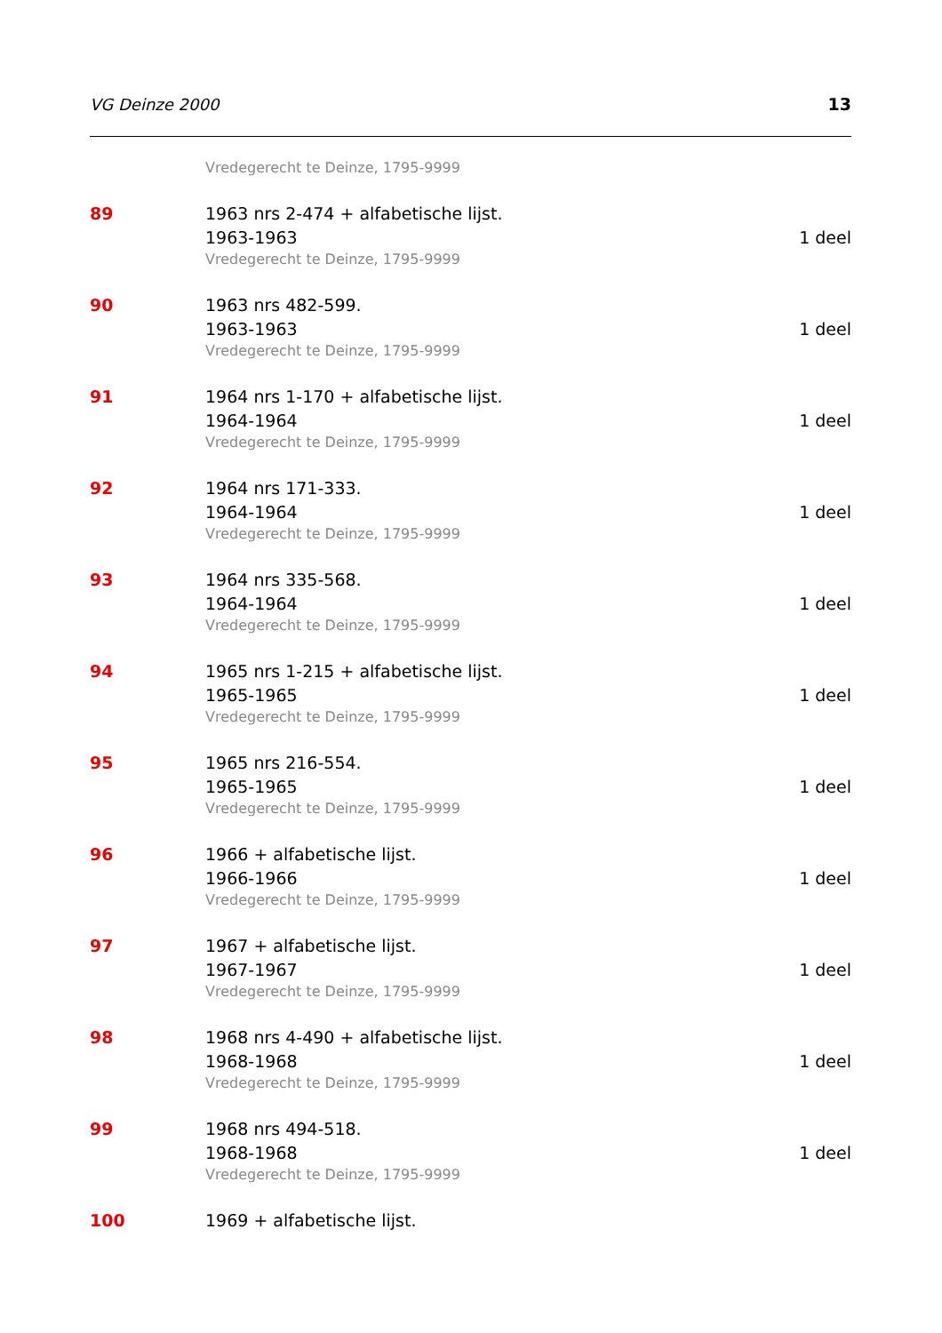VG Deinze 2000 13
Vredegerecht te Deinze, 1795-9999
89 1963 nrs 2-474 + alfabetische lijst.
1963-1963 1 deel
Vredegerecht te Deinze, 1795-9999
90 1963 nrs 482-599.
1963-1963 1 deel
Vredegerecht te Deinze, 1795-9999
91 1964 nrs 1-170 + alfabetische lijst.
1964-1964 1 deel
Vredegerecht te Deinze, 1795-9999
92 1964 nrs 171-333.
1964-1964 1 deel
Vredegerecht te Deinze, 1795-9999
93 1964 nrs 335-568.
1964-1964 1 deel
Vredegerecht te Deinze, 1795-9999
94 1965 nrs 1-215 + alfabetische lijst.
1965-1965 1 deel
Vredegerecht te Deinze, 1795-9999
95 1965 nrs 216-554.
1965-1965 1 deel
Vredegerecht te Deinze, 1795-9999
96 1966 + alfabetische lijst.
1966-1966 1 deel
Vredegerecht te Deinze, 1795-9999
97 1967 + alfabetische lijst.
1967-1967 1 deel
Vredegerecht te Deinze, 1795-9999
98 1968 nrs 4-490 + alfabetische lijst.
1968-1968 1 deel
Vredegerecht te Deinze, 1795-9999
99 1968 nrs 494-518.
1968-1968 1 deel
Vredegerecht te Deinze, 1795-9999
100 1969 + alfabetische lijst.